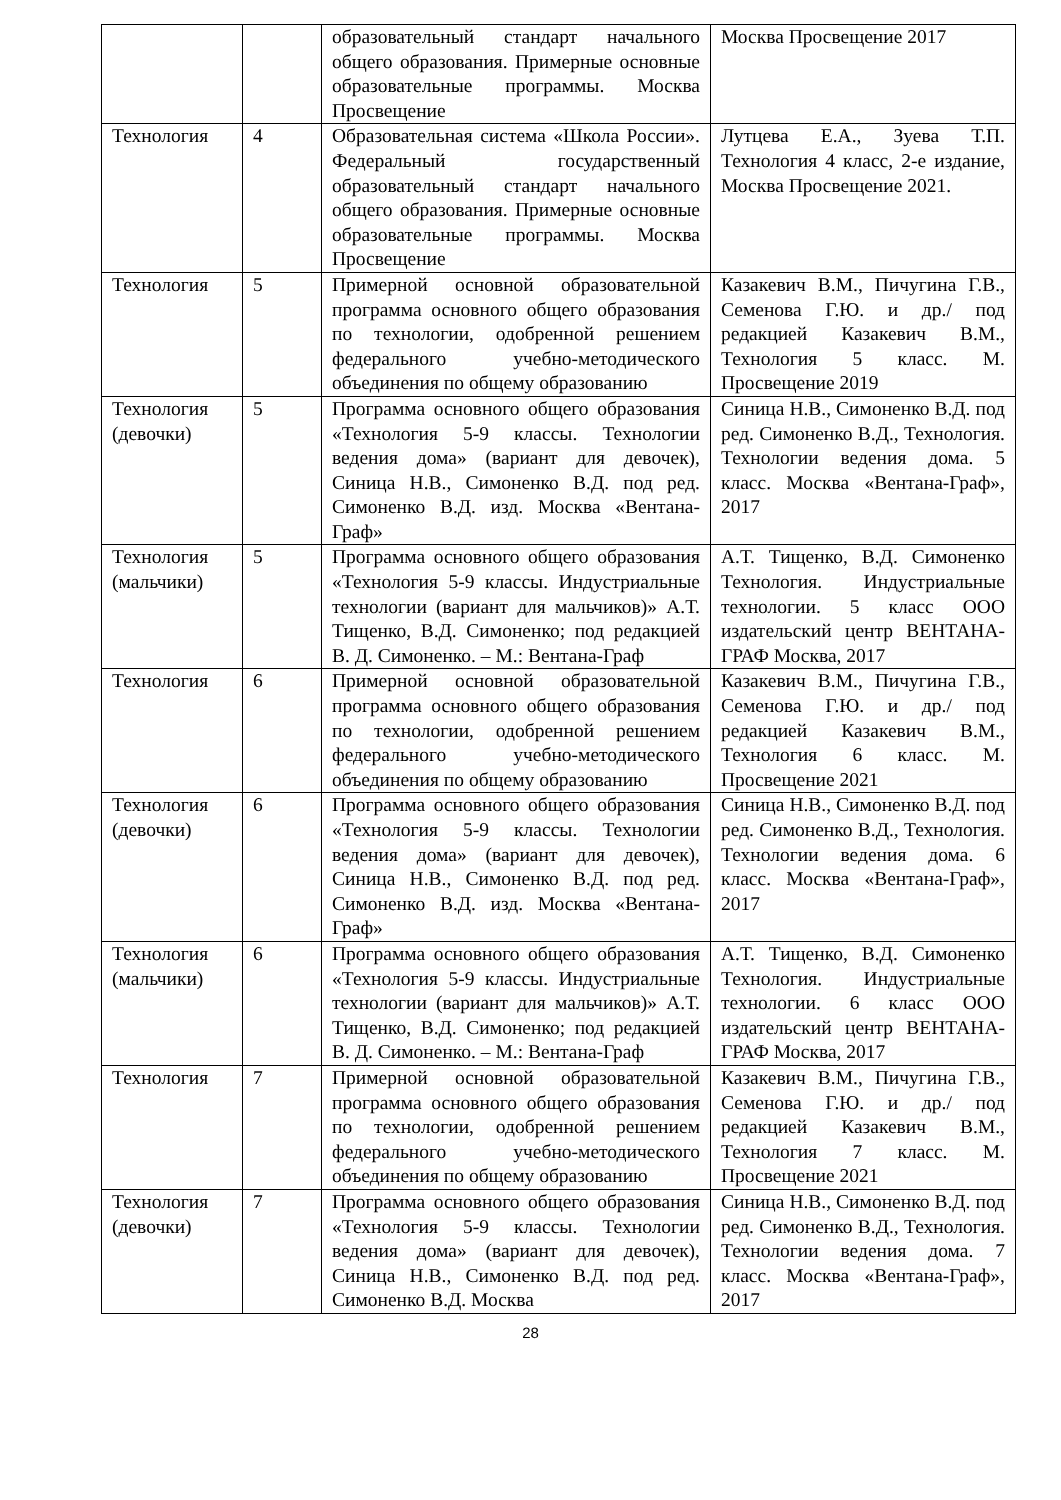| | | образовательный стандарт начального общего образования. Примерные основные образовательные программы. Москва Просвещение | Москва Просвещение 2017 |
| Технология | 4 | Образовательная система «Школа России». Федеральный государственный образовательный стандарт начального общего образования. Примерные основные образовательные программы. Москва Просвещение | Лутцева Е.А., Зуева Т.П. Технология 4 класс, 2-е издание, Москва Просвещение 2021. |
| Технология | 5 | Примерной основной образовательной программа основного общего образования по технологии, одобренной решением федерального учебно-методического объединения по общему образованию | Казакевич В.М., Пичугина Г.В., Семенова Г.Ю. и др./ под редакцией Казакевич В.М., Технология 5 класс. М. Просвещение 2019 |
| Технология (девочки) | 5 | Программа основного общего образования «Технология 5-9 классы. Технологии ведения дома» (вариант для девочек), Синица Н.В., Симоненко В.Д. под ред. Симоненко В.Д. изд. Москва «Вентана-Граф» | Синица Н.В., Симоненко В.Д. под ред. Симоненко В.Д., Технология. Технологии ведения дома. 5 класс. Москва «Вентана-Граф», 2017 |
| Технология (мальчики) | 5 | Программа основного общего образования «Технология 5-9 классы. Индустриальные технологии (вариант для мальчиков)» А.Т. Тищенко, В.Д. Симоненко; под редакцией В. Д. Симоненко. – М.: Вентана-Граф | А.Т. Тищенко, В.Д. Симоненко Технология. Индустриальные технологии. 5 класс ООО издательский центр ВЕНТАНА-ГРАФ Москва, 2017 |
| Технология | 6 | Примерной основной образовательной программа основного общего образования по технологии, одобренной решением федерального учебно-методического объединения по общему образованию | Казакевич В.М., Пичугина Г.В., Семенова Г.Ю. и др./ под редакцией Казакевич В.М., Технология 6 класс. М. Просвещение 2021 |
| Технология (девочки) | 6 | Программа основного общего образования «Технология 5-9 классы. Технологии ведения дома» (вариант для девочек), Синица Н.В., Симоненко В.Д. под ред. Симоненко В.Д. изд. Москва «Вентана-Граф» | Синица Н.В., Симоненко В.Д. под ред. Симоненко В.Д., Технология. Технологии ведения дома. 6 класс. Москва «Вентана-Граф», 2017 |
| Технология (мальчики) | 6 | Программа основного общего образования «Технология 5-9 классы. Индустриальные технологии (вариант для мальчиков)» А.Т. Тищенко, В.Д. Симоненко; под редакцией В. Д. Симоненко. – М.: Вентана-Граф | А.Т. Тищенко, В.Д. Симоненко Технология. Индустриальные технологии. 6 класс ООО издательский центр ВЕНТАНА-ГРАФ Москва, 2017 |
| Технология | 7 | Примерной основной образовательной программа основного общего образования по технологии, одобренной решением федерального учебно-методического объединения по общему образованию | Казакевич В.М., Пичугина Г.В., Семенова Г.Ю. и др./ под редакцией Казакевич В.М., Технология 7 класс. М. Просвещение 2021 |
| Технология (девочки) | 7 | Программа основного общего образования «Технология 5-9 классы. Технологии ведения дома» (вариант для девочек), Синица Н.В., Симоненко В.Д. под ред. Симоненко В.Д. Москва | Синица Н.В., Симоненко В.Д. под ред. Симоненко В.Д., Технология. Технологии ведения дома. 7 класс. Москва «Вентана-Граф», 2017 |
28